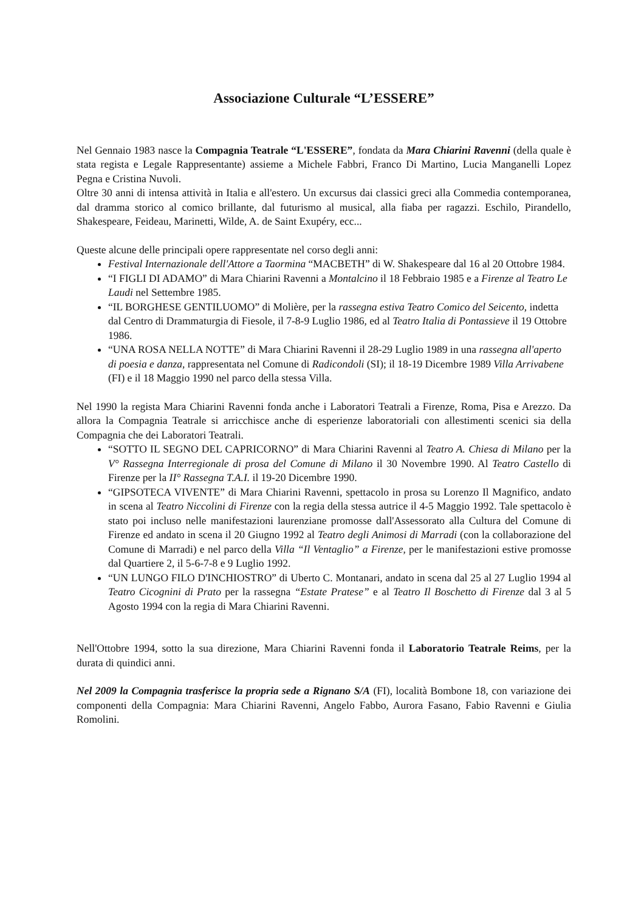Associazione Culturale “L’ESSERE”
Nel Gennaio 1983 nasce la Compagnia Teatrale “L'ESSERE”, fondata da Mara Chiarini Ravenni (della quale è stata regista e Legale Rappresentante) assieme a Michele Fabbri, Franco Di Martino, Lucia Manganelli Lopez Pegna e Cristina Nuvoli.
Oltre 30 anni di intensa attività in Italia e all'estero. Un excursus dai classici greci alla Commedia contemporanea, dal dramma storico al comico brillante, dal futurismo al musical, alla fiaba per ragazzi. Eschilo, Pirandello, Shakespeare, Feideau, Marinetti, Wilde, A. de Saint Exupéry, ecc...
Queste alcune delle principali opere rappresentate nel corso degli anni:
Festival Internazionale dell'Attore a Taormina “MACBETH” di W. Shakespeare dal 16 al 20 Ottobre 1984.
“I FIGLI DI ADAMO” di Mara Chiarini Ravenni a Montalcino il 18 Febbraio 1985 e a Firenze al Teatro Le Laudi nel Settembre 1985.
“IL BORGHESE GENTILUOMO” di Molière, per la rassegna estiva Teatro Comico del Seicento, indetta dal Centro di Drammaturgia di Fiesole, il 7-8-9 Luglio 1986, ed al Teatro Italia di Pontassieve il 19 Ottobre 1986.
“UNA ROSA NELLA NOTTE” di Mara Chiarini Ravenni il 28-29 Luglio 1989 in una rassegna all'aperto di poesia e danza, rappresentata nel Comune di Radicondoli (SI); il 18-19 Dicembre 1989 Villa Arrivabene (FI) e il 18 Maggio 1990 nel parco della stessa Villa.
Nel 1990 la regista Mara Chiarini Ravenni fonda anche i Laboratori Teatrali a Firenze, Roma, Pisa e Arezzo. Da allora la Compagnia Teatrale si arricchisce anche di esperienze laboratoriali con allestimenti scenici sia della Compagnia che dei Laboratori Teatrali.
“SOTTO IL SEGNO DEL CAPRICORNO” di Mara Chiarini Ravenni al Teatro A. Chiesa di Milano per la V° Rassegna Interregionale di prosa del Comune di Milano il 30 Novembre 1990. Al Teatro Castello di Firenze per la II° Rassegna T.A.I. il 19-20 Dicembre 1990.
“GIPSOTECA VIVENTE” di Mara Chiarini Ravenni, spettacolo in prosa su Lorenzo Il Magnifico, andato in scena al Teatro Niccolini di Firenze con la regia della stessa autrice il 4-5 Maggio 1992. Tale spettacolo è stato poi incluso nelle manifestazioni laurenziane promosse dall'Assessorato alla Cultura del Comune di Firenze ed andato in scena il 20 Giugno 1992 al Teatro degli Animosi di Marradi (con la collaborazione del Comune di Marradi) e nel parco della Villa “Il Ventaglio” a Firenze, per le manifestazioni estive promosse dal Quartiere 2, il 5-6-7-8 e 9 Luglio 1992.
“UN LUNGO FILO D'INCHIOSTRO” di Uberto C. Montanari, andato in scena dal 25 al 27 Luglio 1994 al Teatro Cicognini di Prato per la rassegna “Estate Pratese” e al Teatro Il Boschetto di Firenze dal 3 al 5 Agosto 1994 con la regia di Mara Chiarini Ravenni.
Nell'Ottobre 1994, sotto la sua direzione, Mara Chiarini Ravenni fonda il Laboratorio Teatrale Reims, per la durata di quindici anni.
Nel 2009 la Compagnia trasferisce la propria sede a Rignano S/A (FI), località Bombone 18, con variazione dei componenti della Compagnia: Mara Chiarini Ravenni, Angelo Fabbo, Aurora Fasano, Fabio Ravenni e Giulia Romolini.